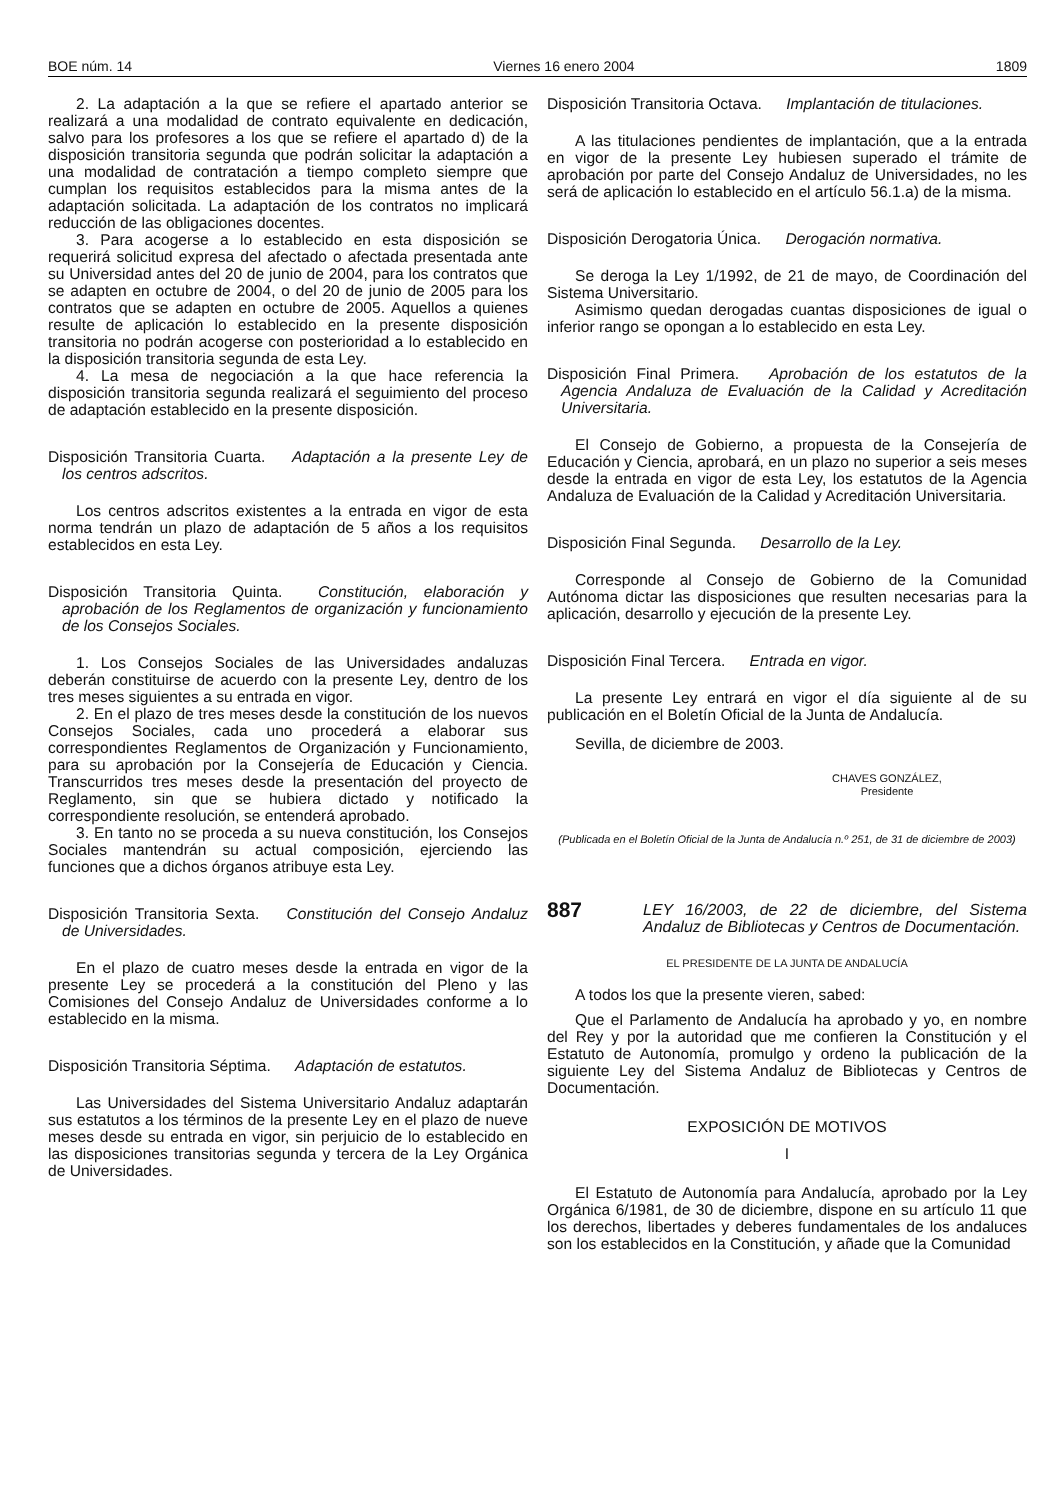BOE núm. 14 Viernes 16 enero 2004 1809
2. La adaptación a la que se refiere el apartado anterior se realizará a una modalidad de contrato equivalente en dedicación, salvo para los profesores a los que se refiere el apartado d) de la disposición transitoria segunda que podrán solicitar la adaptación a una modalidad de contratación a tiempo completo siempre que cumplan los requisitos establecidos para la misma antes de la adaptación solicitada. La adaptación de los contratos no implicará reducción de las obligaciones docentes.
3. Para acogerse a lo establecido en esta disposición se requerirá solicitud expresa del afectado o afectada presentada ante su Universidad antes del 20 de junio de 2004, para los contratos que se adapten en octubre de 2004, o del 20 de junio de 2005 para los contratos que se adapten en octubre de 2005. Aquellos a quienes resulte de aplicación lo establecido en la presente disposición transitoria no podrán acogerse con posterioridad a lo establecido en la disposición transitoria segunda de esta Ley.
4. La mesa de negociación a la que hace referencia la disposición transitoria segunda realizará el seguimiento del proceso de adaptación establecido en la presente disposición.
Disposición Transitoria Cuarta. Adaptación a la presente Ley de los centros adscritos.
Los centros adscritos existentes a la entrada en vigor de esta norma tendrán un plazo de adaptación de 5 años a los requisitos establecidos en esta Ley.
Disposición Transitoria Quinta. Constitución, elaboración y aprobación de los Reglamentos de organización y funcionamiento de los Consejos Sociales.
1. Los Consejos Sociales de las Universidades andaluzas deberán constituirse de acuerdo con la presente Ley, dentro de los tres meses siguientes a su entrada en vigor.
2. En el plazo de tres meses desde la constitución de los nuevos Consejos Sociales, cada uno procederá a elaborar sus correspondientes Reglamentos de Organización y Funcionamiento, para su aprobación por la Consejería de Educación y Ciencia. Transcurridos tres meses desde la presentación del proyecto de Reglamento, sin que se hubiera dictado y notificado la correspondiente resolución, se entenderá aprobado.
3. En tanto no se proceda a su nueva constitución, los Consejos Sociales mantendrán su actual composición, ejerciendo las funciones que a dichos órganos atribuye esta Ley.
Disposición Transitoria Sexta. Constitución del Consejo Andaluz de Universidades.
En el plazo de cuatro meses desde la entrada en vigor de la presente Ley se procederá a la constitución del Pleno y las Comisiones del Consejo Andaluz de Universidades conforme a lo establecido en la misma.
Disposición Transitoria Séptima. Adaptación de estatutos.
Las Universidades del Sistema Universitario Andaluz adaptarán sus estatutos a los términos de la presente Ley en el plazo de nueve meses desde su entrada en vigor, sin perjuicio de lo establecido en las disposiciones transitorias segunda y tercera de la Ley Orgánica de Universidades.
Disposición Transitoria Octava. Implantación de titulaciones.
A las titulaciones pendientes de implantación, que a la entrada en vigor de la presente Ley hubiesen superado el trámite de aprobación por parte del Consejo Andaluz de Universidades, no les será de aplicación lo establecido en el artículo 56.1.a) de la misma.
Disposición Derogatoria Única. Derogación normativa.
Se deroga la Ley 1/1992, de 21 de mayo, de Coordinación del Sistema Universitario.
Asimismo quedan derogadas cuantas disposiciones de igual o inferior rango se opongan a lo establecido en esta Ley.
Disposición Final Primera. Aprobación de los estatutos de la Agencia Andaluza de Evaluación de la Calidad y Acreditación Universitaria.
El Consejo de Gobierno, a propuesta de la Consejería de Educación y Ciencia, aprobará, en un plazo no superior a seis meses desde la entrada en vigor de esta Ley, los estatutos de la Agencia Andaluza de Evaluación de la Calidad y Acreditación Universitaria.
Disposición Final Segunda. Desarrollo de la Ley.
Corresponde al Consejo de Gobierno de la Comunidad Autónoma dictar las disposiciones que resulten necesarias para la aplicación, desarrollo y ejecución de la presente Ley.
Disposición Final Tercera. Entrada en vigor.
La presente Ley entrará en vigor el día siguiente al de su publicación en el Boletín Oficial de la Junta de Andalucía.
Sevilla, de diciembre de 2003.
CHAVES GONZÁLEZ,
Presidente
(Publicada en el Boletín Oficial de la Junta de Andalucía n.º 251, de 31 de diciembre de 2003)
887 LEY 16/2003, de 22 de diciembre, del Sistema Andaluz de Bibliotecas y Centros de Documentación.
EL PRESIDENTE DE LA JUNTA DE ANDALUCÍA
A todos los que la presente vieren, sabed:
Que el Parlamento de Andalucía ha aprobado y yo, en nombre del Rey y por la autoridad que me confieren la Constitución y el Estatuto de Autonomía, promulgo y ordeno la publicación de la siguiente Ley del Sistema Andaluz de Bibliotecas y Centros de Documentación.
EXPOSICIÓN DE MOTIVOS
I
El Estatuto de Autonomía para Andalucía, aprobado por la Ley Orgánica 6/1981, de 30 de diciembre, dispone en su artículo 11 que los derechos, libertades y deberes fundamentales de los andaluces son los establecidos en la Constitución, y añade que la Comunidad